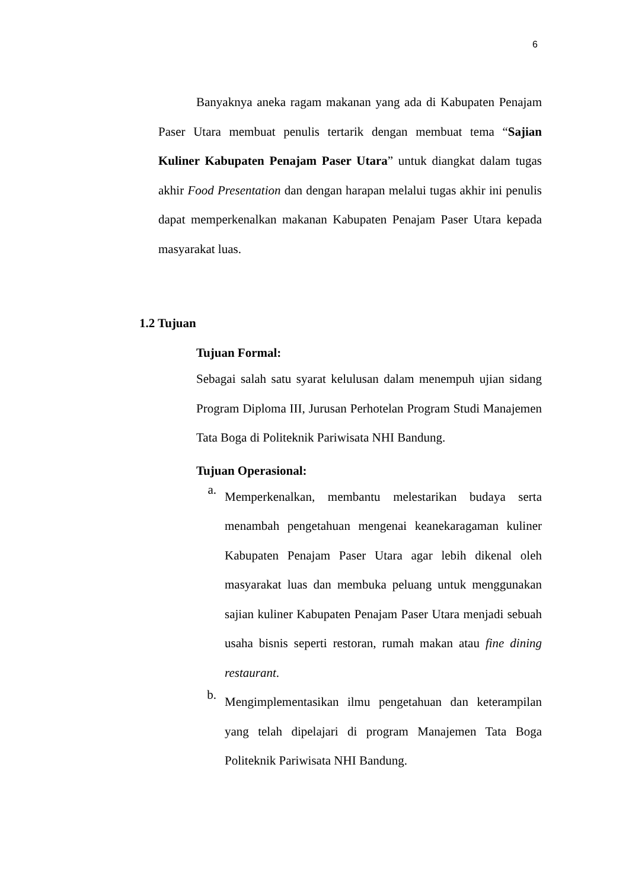6
Banyaknya aneka ragam makanan yang ada di Kabupaten Penajam Paser Utara membuat penulis tertarik dengan membuat tema “Sajian Kuliner Kabupaten Penajam Paser Utara” untuk diangkat dalam tugas akhir Food Presentation dan dengan harapan melalui tugas akhir ini penulis dapat memperkenalkan makanan Kabupaten Penajam Paser Utara kepada masyarakat luas.
1.2 Tujuan
Tujuan Formal:
Sebagai salah satu syarat kelulusan dalam menempuh ujian sidang Program Diploma III, Jurusan Perhotelan Program Studi Manajemen Tata Boga di Politeknik Pariwisata NHI Bandung.
Tujuan Operasional:
a.
Memperkenalkan, membantu melestarikan budaya serta menambah pengetahuan mengenai keanekaragaman kuliner Kabupaten Penajam Paser Utara agar lebih dikenal oleh masyarakat luas dan membuka peluang untuk menggunakan sajian kuliner Kabupaten Penajam Paser Utara menjadi sebuah usaha bisnis seperti restoran, rumah makan atau fine dining restaurant.
b.
Mengimplementasikan ilmu pengetahuan dan keterampilan yang telah dipelajari di program Manajemen Tata Boga Politeknik Pariwisata NHI Bandung.